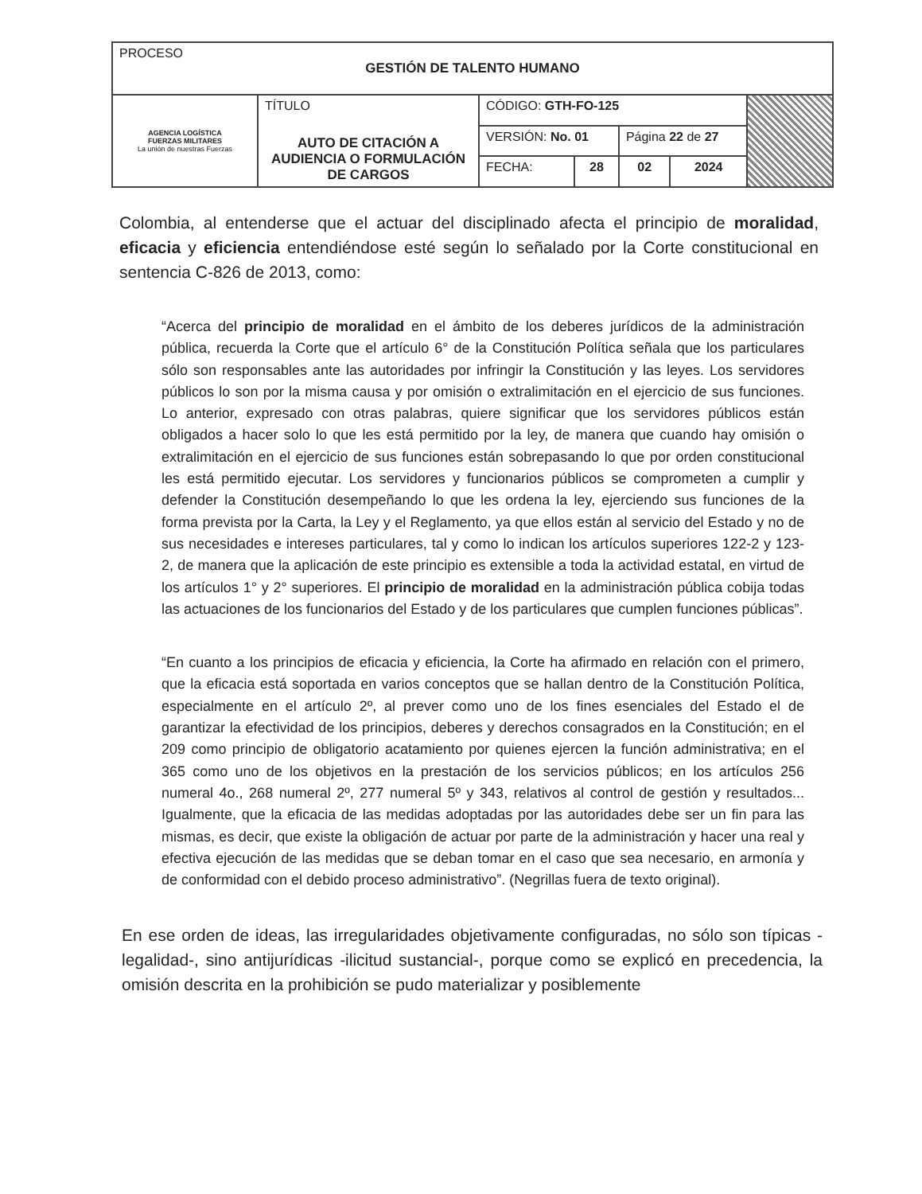| PROCESO GESTIÓN DE TALENTO HUMANO | | | | | | |
| AGENCIA LOGÍSTICA FUERZAS MILITARES La unión de nuestras Fuerzas | TÍTULO AUTO DE CITACIÓN A AUDIENCIA O FORMULACIÓN DE CARGOS | CÓDIGO: GTH-FO-125 | | | | |
| | | VERSIÓN: No. 01 | | Página 22 de 27 | | |
| | | FECHA: | 28 | 02 | 2024 | |
Colombia, al entenderse que el actuar del disciplinado afecta el principio de moralidad, eficacia y eficiencia entendiéndose esté según lo señalado por la Corte constitucional en sentencia C-826 de 2013, como:
“Acerca del principio de moralidad en el ámbito de los deberes jurídicos de la administración pública, recuerda la Corte que el artículo 6° de la Constitución Política señala que los particulares sólo son responsables ante las autoridades por infringir la Constitución y las leyes. Los servidores públicos lo son por la misma causa y por omisión o extralimitación en el ejercicio de sus funciones. Lo anterior, expresado con otras palabras, quiere significar que los servidores públicos están obligados a hacer solo lo que les está permitido por la ley, de manera que cuando hay omisión o extralimitación en el ejercicio de sus funciones están sobrepasando lo que por orden constitucional les está permitido ejecutar. Los servidores y funcionarios públicos se comprometen a cumplir y defender la Constitución desempeñando lo que les ordena la ley, ejerciendo sus funciones de la forma prevista por la Carta, la Ley y el Reglamento, ya que ellos están al servicio del Estado y no de sus necesidades e intereses particulares, tal y como lo indican los artículos superiores 122-2 y 123-2, de manera que la aplicación de este principio es extensible a toda la actividad estatal, en virtud de los artículos 1° y 2° superiores. El principio de moralidad en la administración pública cobija todas las actuaciones de los funcionarios del Estado y de los particulares que cumplen funciones públicas”.
“En cuanto a los principios de eficacia y eficiencia, la Corte ha afirmado en relación con el primero, que la eficacia está soportada en varios conceptos que se hallan dentro de la Constitución Política, especialmente en el artículo 2º, al prever como uno de los fines esenciales del Estado el de garantizar la efectividad de los principios, deberes y derechos consagrados en la Constitución; en el 209 como principio de obligatorio acatamiento por quienes ejercen la función administrativa; en el 365 como uno de los objetivos en la prestación de los servicios públicos; en los artículos 256 numeral 4o., 268 numeral 2º, 277 numeral 5º y 343, relativos al control de gestión y resultados... Igualmente, que la eficacia de las medidas adoptadas por las autoridades debe ser un fin para las mismas, es decir, que existe la obligación de actuar por parte de la administración y hacer una real y efectiva ejecución de las medidas que se deban tomar en el caso que sea necesario, en armonía y de conformidad con el debido proceso administrativo”. (Negrillas fuera de texto original).
En ese orden de ideas, las irregularidades objetivamente configuradas, no sólo son típicas -legalidad-, sino antijurídicas -ilicitud sustancial-, porque como se explicó en precedencia, la omisión descrita en la prohibición se pudo materializar y posiblemente